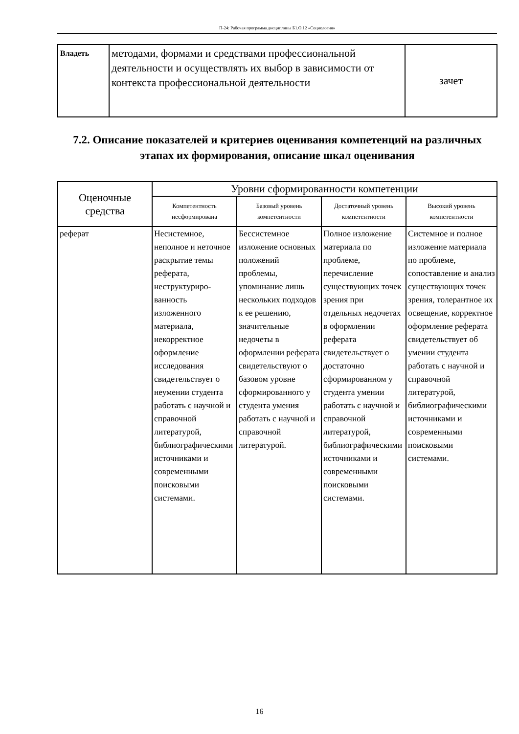П-24: Рабочая программа дисциплины Б1.О.12 «Социология»
| Владеть | методами, формами и средствами профессиональной деятельности и осуществлять их выбор в зависимости от контекста профессиональной деятельности | зачет |
7.2. Описание показателей и критериев оценивания компетенций на различных этапах их формирования, описание шкал оценивания
| Оценочные средства | Уровни сформированности компетенции | | | |
| --- | --- | --- | --- | --- |
| | Компетентность несформирована | Базовый уровень компетентности | Достаточный уровень компетентности | Высокий уровень компетентности |
| реферат | Несистемное, неполное и неточное раскрытие темы реферата, неструктуриро-ванность изложенного материала, некорректное оформление исследования свидетельствует о неумении студента работать с научной и справочной литературой, библиографическими источниками и современными поисковыми системами. | Бессистемное изложение основных положений проблемы, упоминание лишь нескольких подходов к ее решению, значительные недочеты в оформлении реферата свидетельствуют о базовом уровне сформированного у студента умения работать с научной и справочной литературой. | Полное изложение материала по проблеме, перечисление существующих точек зрения при отдельных недочетах в оформлении реферата свидетельствует о достаточно сформированном у студента умении работать с научной и справочной литературой, библиографическими источниками и современными поисковыми системами. | Системное и полное изложение материала по проблеме, сопоставление и анализ существующих точек зрения, толерантное их освещение, корректное оформление реферата свидетельствует об умении студента работать с научной и справочной литературой, библиографическими источниками и современными поисковыми системами. |
16